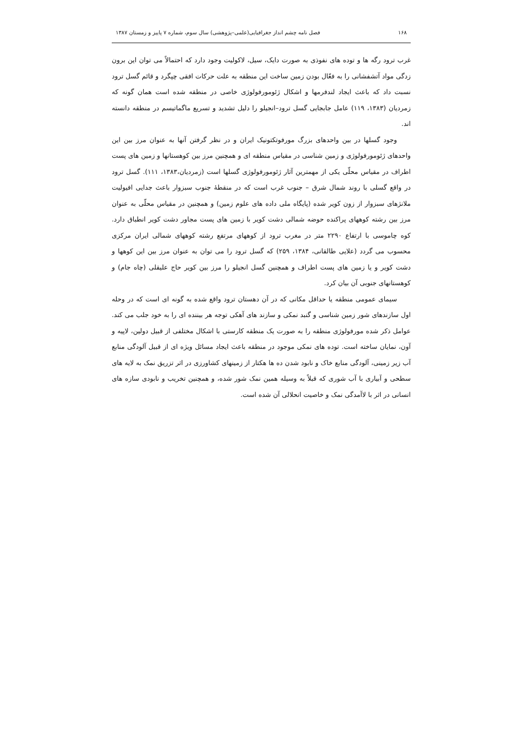۱۶۸ فصل نامه چشم انداز جغرافیایی(علمی–پژوهشی) سال سوم، شماره ۷ پاییز و زمستان ۱۳۸۷
غرب ترود رگه ها و توده های نفوذی به صورت دایک، سیل، لاکولیت وجود دارد که احتمالاً می توان این برون زدگی مواد آتشفشانی را به فعّال بودن زمین ساخت این منطقه به علت حرکات افقی چپگرد و قائم گسل ترود نسبت داد که باعث ایجاد لندفرمها و اشکال ژئومورفولوژی خاصی در منطقه شده است همان گونه که زمردیان (۱۳۸۳، ۱۱۹) عامل جابجایی گسل ترود–انجیلو را دلیل تشدید و تسریع ماگماتیسم در منطقه دانسته اند.
وجود گسلها در بین واحدهای بزرگ مورفوتکتونیک ایران و در نظر گرفتن آنها به عنوان مرز بین این واحدهای ژئومورفولوژی و زمین شناسی در مقیاس منطقه ای و همچنین مرز بین کوهستانها و زمین های پست اطراف در مقیاس محلّی یکی از مهمترین آثار ژئومورفولوژی گسلها است (زمردیان،۱۳۸۳، ۱۱۱). گسل ترود در واقع گسلی با روند شمال شرق – جنوب غرب است که در منقطهٔ جنوب سبزوار باعث جدایی افیولیت ملانژهای سبزوار از زون کویر شده (پایگاه ملی داده های علوم زمین) و همچنین در مقیاس محلّی به عنوان مرز بین رشته کوههای پراکنده حوضه شمالی دشت کویر با زمین های پست مجاور دشت کویر انطباق دارد. کوه چاموسی با ارتفاع ۲۲۹۰ متر در مغرب ترود از کوههای مرتفع رشته کوههای شمالی ایران مرکزی محسوب می گردد (علایی طالقانی، ۱۳۸۴، ۲۵۹) که گسل ترود را می توان به عنوان مرز بین این کوهها و دشت کویر و یا زمین های پست اطراف و همچنین گسل انجیلو را مرز بین کویر حاج علیقلی (چاه جام) و کوهستانهای جنوبی آن بیان کرد.
سیمای عمومی منطقه یا حداقل مکانی که در آن دهستان ترود واقع شده به گونه ای است که در وحله اول سازندهای شور زمین شناسی و گنبد نمکی و سازند های آهکی توجه هر بیننده ای را به خود جلب می کند. عوامل ذکر شده مورفولوژی منطقه را به صورت یک منطقه کارستی با اشکال مختلفی از قبیل دولین، لاپیه و آون، نمایان ساخته است. توده های نمکی موجود در منطقه باعث ایجاد مسائل ویژه ای از قبیل آلودگی منابع آب زیر زمینی، آلودگی منابع خاک و نابود شدن ده ها هکتار از زمینهای کشاورزی در اثر تزریق نمک به لایه های سطحی و آبیاری با آب شوری که قبلاً به وسیله همین نمک شور شده، و همچنین تخریب و نابودی سازه های انسانی در اثر با لاآمدگی نمک و خاصیت انحلالی آن شده است.